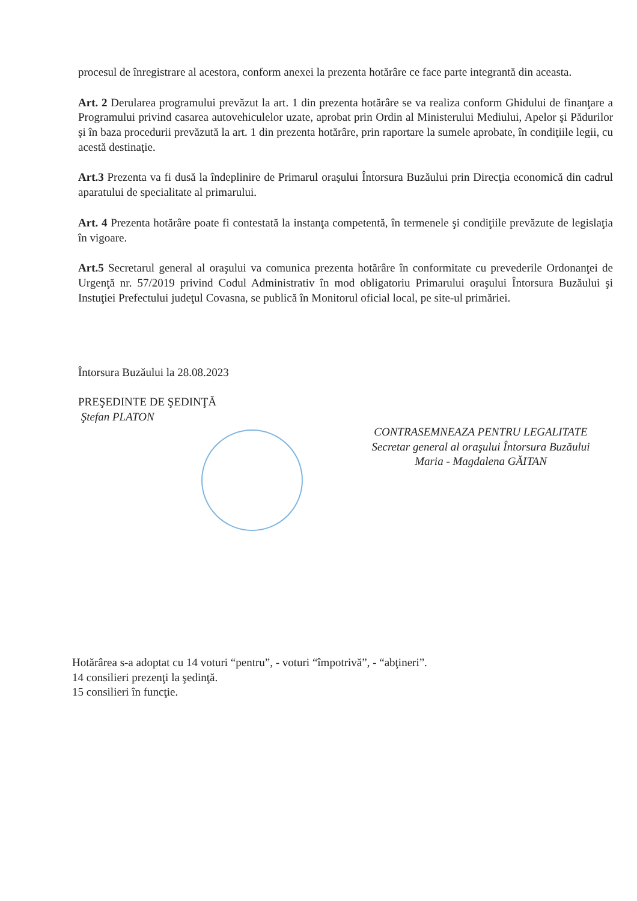procesul de înregistrare al acestora, conform anexei la prezenta hotărâre ce face parte integrantă din aceasta.
Art. 2 Derularea programului prevăzut la art. 1 din prezenta hotărâre se va realiza conform Ghidului de finanţare a Programului privind casarea autovehiculelor uzate, aprobat prin Ordin al Ministerului Mediului, Apelor şi Pădurilor şi în baza procedurii prevăzută la art. 1 din prezenta hotărâre, prin raportare la sumele aprobate, în condiţiile legii, cu acestă destinaţie.
Art.3 Prezenta va fi dusă la îndeplinire de Primarul oraşului Întorsura Buzăului prin Direcţia economică din cadrul aparatului de specialitate al primarului.
Art. 4 Prezenta hotărâre poate fi contestată la instanţa competentă, în termenele şi condiţiile prevăzute de legislaţia în vigoare.
Art.5 Secretarul general al oraşului va comunica prezenta hotărâre în conformitate cu prevederile Ordonanţei de Urgenţă nr. 57/2019 privind Codul Administrativ în mod obligatoriu Primarului oraşului Întorsura Buzăului şi Instuţiei Prefectului judeţul Covasna, se publică în Monitorul oficial local, pe site-ul primăriei.
Întorsura Buzăului la 28.08.2023
PREŞEDINTE DE ŞEDINŢĂ
Ştefan PLATON
CONTRASEMNEAZA PENTRU LEGALITATE
Secretar general al oraşului Întorsura Buzăului
Maria - Magdalena GĂITAN
Hotărârea s-a adoptat cu 14 voturi “pentru”, - voturi “împotrivă”, - “abţineri”.
14 consilieri prezenţi la şedinţă.
15 consilieri în funcţie.